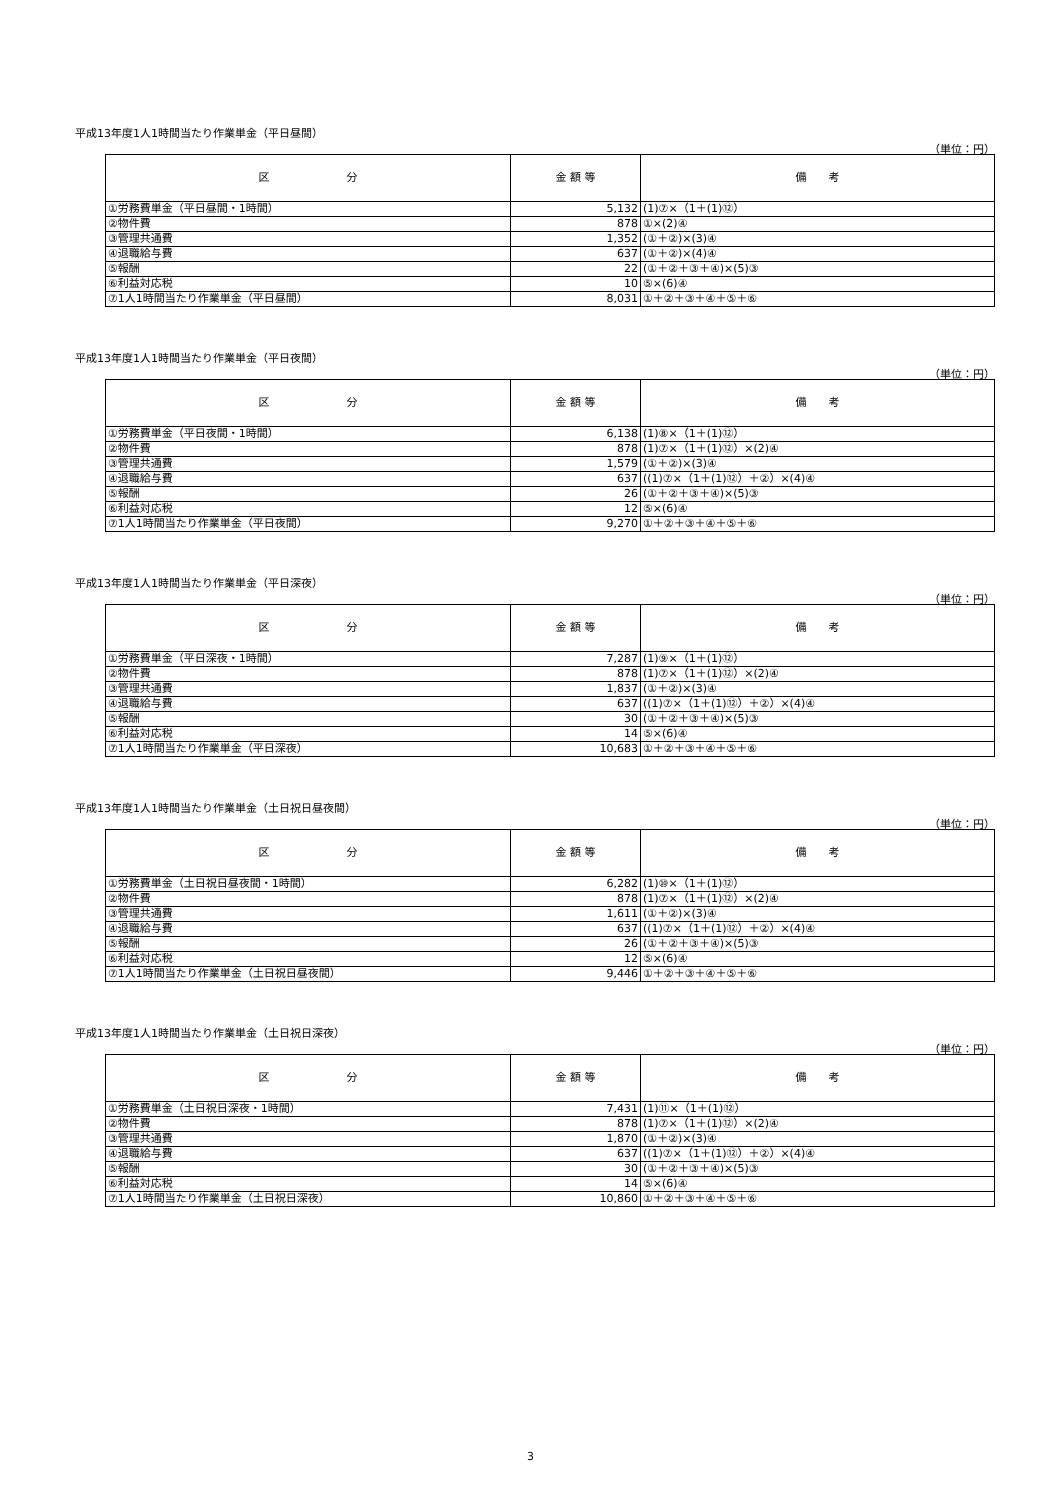平成13年度1人1時間当たり作業単金（平日昼間）
（単位：円）
| 区 分 | 金 額 等 | 備 考 |
| --- | --- | --- |
| ①労務費単金（平日昼間・1時間） | 5,132 | (1)⑦×（1＋(1)⑫） |
| ②物件費 | 878 | ①×(2)④ |
| ③管理共通費 | 1,352 | (①＋②)×(3)④ |
| ④退職給与費 | 637 | (①＋②)×(4)④ |
| ⑤報酬 | 22 | (①＋②＋③＋④)×(5)③ |
| ⑥利益対応税 | 10 | ⑤×(6)④ |
| ⑦1人1時間当たり作業単金（平日昼間） | 8,031 | ①＋②＋③＋④＋⑤＋⑥ |
平成13年度1人1時間当たり作業単金（平日夜間）
（単位：円）
| 区 分 | 金 額 等 | 備 考 |
| --- | --- | --- |
| ①労務費単金（平日夜間・1時間） | 6,138 | (1)⑧×（1＋(1)⑫） |
| ②物件費 | 878 | (1)⑦×（1＋(1)⑫）×(2)④ |
| ③管理共通費 | 1,579 | (①＋②)×(3)④ |
| ④退職給与費 | 637 | ((1)⑦×（1＋(1)⑫）＋②）×(4)④ |
| ⑤報酬 | 26 | (①＋②＋③＋④)×(5)③ |
| ⑥利益対応税 | 12 | ⑤×(6)④ |
| ⑦1人1時間当たり作業単金（平日夜間） | 9,270 | ①＋②＋③＋④＋⑤＋⑥ |
平成13年度1人1時間当たり作業単金（平日深夜）
（単位：円）
| 区 分 | 金 額 等 | 備 考 |
| --- | --- | --- |
| ①労務費単金（平日深夜・1時間） | 7,287 | (1)⑨×（1＋(1)⑫） |
| ②物件費 | 878 | (1)⑦×（1＋(1)⑫）×(2)④ |
| ③管理共通費 | 1,837 | (①＋②)×(3)④ |
| ④退職給与費 | 637 | ((1)⑦×（1＋(1)⑫）＋②）×(4)④ |
| ⑤報酬 | 30 | (①＋②＋③＋④)×(5)③ |
| ⑥利益対応税 | 14 | ⑤×(6)④ |
| ⑦1人1時間当たり作業単金（平日深夜） | 10,683 | ①＋②＋③＋④＋⑤＋⑥ |
平成13年度1人1時間当たり作業単金（土日祝日昼夜間）
（単位：円）
| 区 分 | 金 額 等 | 備 考 |
| --- | --- | --- |
| ①労務費単金（土日祝日昼夜間・1時間） | 6,282 | (1)⑩×（1＋(1)⑫） |
| ②物件費 | 878 | (1)⑦×（1＋(1)⑫）×(2)④ |
| ③管理共通費 | 1,611 | (①＋②)×(3)④ |
| ④退職給与費 | 637 | ((1)⑦×（1＋(1)⑫）＋②）×(4)④ |
| ⑤報酬 | 26 | (①＋②＋③＋④)×(5)③ |
| ⑥利益対応税 | 12 | ⑤×(6)④ |
| ⑦1人1時間当たり作業単金（土日祝日昼夜間） | 9,446 | ①＋②＋③＋④＋⑤＋⑥ |
平成13年度1人1時間当たり作業単金（土日祝日深夜）
（単位：円）
| 区 分 | 金 額 等 | 備 考 |
| --- | --- | --- |
| ①労務費単金（土日祝日深夜・1時間） | 7,431 | (1)⑪×（1＋(1)⑫） |
| ②物件費 | 878 | (1)⑦×（1＋(1)⑫）×(2)④ |
| ③管理共通費 | 1,870 | (①＋②)×(3)④ |
| ④退職給与費 | 637 | ((1)⑦×（1＋(1)⑫）＋②）×(4)④ |
| ⑤報酬 | 30 | (①＋②＋③＋④)×(5)③ |
| ⑥利益対応税 | 14 | ⑤×(6)④ |
| ⑦1人1時間当たり作業単金（土日祝日深夜） | 10,860 | ①＋②＋③＋④＋⑤＋⑥ |
3